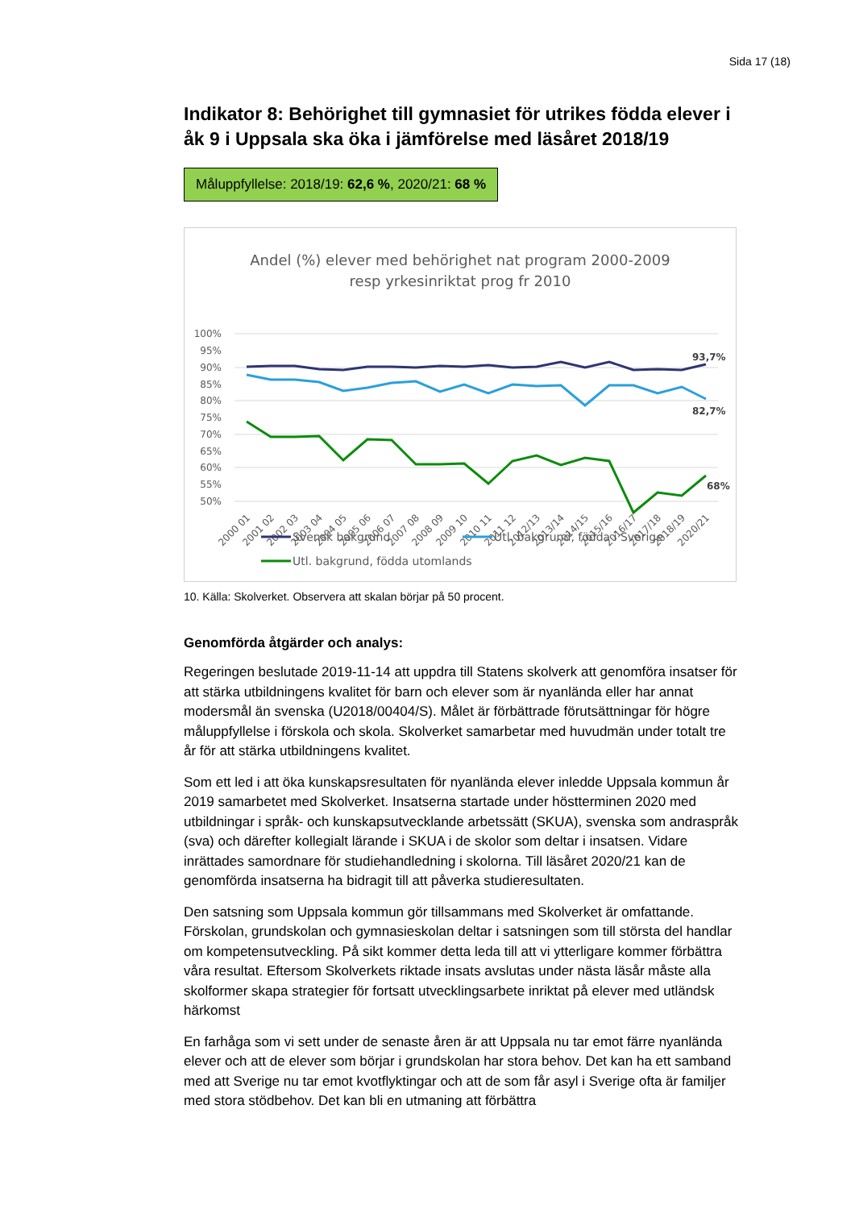Sida 17 (18)
Indikator 8: Behörighet till gymnasiet för utrikes födda elever i åk 9 i Uppsala ska öka i jämförelse med läsåret 2018/19
Måluppfyllelse: 2018/19: 62,6 %, 2020/21: 68 %
Andel (%) elever med behörighet nat program 2000-2009
resp yrkesinriktat prog fr 2010
100%
95%
90%
85%
80%
75%
70%
65%
60%
55%
50%
93,7%
82,7%
68%
2000 01
2001 02
2002 03
2003 04
2004 05
2005 06
2006 07
2007 08
2008 09
2009 10
2010 11
2011 12
2012/13
2013/14
2014/15
2015/16
2016/17
2017/18
2018/19
2020/21
Svensk bakgrund
Utl. bakgrund, födda i Sverige
Utl. bakgrund, födda utomlands
10. Källa: Skolverket. Observera att skalan börjar på 50 procent.
Genomförda åtgärder och analys:
Regeringen beslutade 2019-11-14 att uppdra till Statens skolverk att genomföra insatser för att stärka utbildningens kvalitet för barn och elever som är nyanlända eller har annat modersmål än svenska (U2018/00404/S). Målet är förbättrade förutsättningar för högre måluppfyllelse i förskola och skola. Skolverket samarbetar med huvudmän under totalt tre år för att stärka utbildningens kvalitet.
Som ett led i att öka kunskapsresultaten för nyanlända elever inledde Uppsala kommun år 2019 samarbetet med Skolverket. Insatserna startade under höstterminen 2020 med utbildningar i språk- och kunskapsutvecklande arbetssätt (SKUA), svenska som andraspråk (sva) och därefter kollegialt lärande i SKUA i de skolor som deltar i insatsen. Vidare inrättades samordnare för studiehandledning i skolorna. Till läsåret 2020/21 kan de genomförda insatserna ha bidragit till att påverka studieresultaten.
Den satsning som Uppsala kommun gör tillsammans med Skolverket är omfattande. Förskolan, grundskolan och gymnasieskolan deltar i satsningen som till största del handlar om kompetensutveckling. På sikt kommer detta leda till att vi ytterligare kommer förbättra våra resultat. Eftersom Skolverkets riktade insats avslutas under nästa läsår måste alla skolformer skapa strategier för fortsatt utvecklingsarbete inriktat på elever med utländsk härkomst
En farhåga som vi sett under de senaste åren är att Uppsala nu tar emot färre nyanlända elever och att de elever som börjar i grundskolan har stora behov. Det kan ha ett samband med att Sverige nu tar emot kvotflyktingar och att de som får asyl i Sverige ofta är familjer med stora stödbehov. Det kan bli en utmaning att förbättra